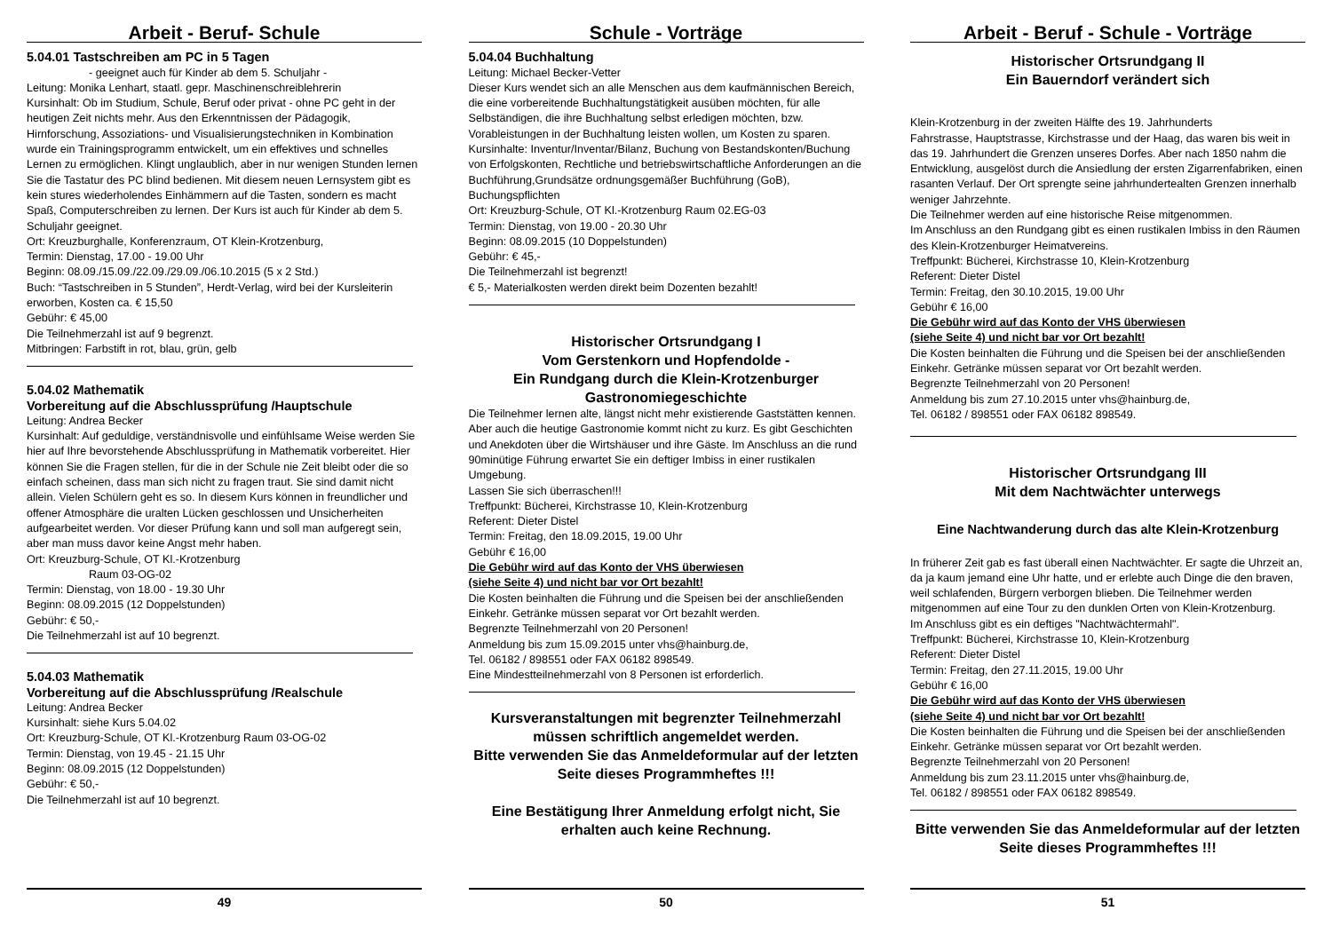Arbeit - Beruf- Schule
5.04.01 Tastschreiben am PC in 5 Tagen
- geeignet auch für Kinder ab dem 5. Schuljahr -
Leitung: Monika Lenhart, staatl. gepr. Maschinenschreiblehrerin
Kursinhalt: Ob im Studium, Schule, Beruf oder privat - ohne PC geht in der heutigen Zeit nichts mehr. Aus den Erkenntnissen der Pädagogik, Hirnforschung, Assoziations- und Visualisierungstechniken in Kombination wurde ein Trainingsprogramm entwickelt, um ein effektives und schnelles Lernen zu ermöglichen. Klingt unglaublich, aber in nur wenigen Stunden lernen Sie die Tastatur des PC blind bedienen. Mit diesem neuen Lernsystem gibt es kein stures wiederholendes Einhämmern auf die Tasten, sondern es macht Spaß, Computerschreiben zu lernen. Der Kurs ist auch für Kinder ab dem 5. Schuljahr geeignet.
Ort: Kreuzburghalle, Konferenzraum, OT Klein-Krotzenburg,
Termin: Dienstag, 17.00 - 19.00 Uhr
Beginn: 08.09./15.09./22.09./29.09./06.10.2015 (5 x 2 Std.)
Buch: “Tastschreiben in 5 Stunden”, Herdt-Verlag, wird bei der Kursleiterin erworben, Kosten ca. € 15,50
Gebühr: € 45,00
Die Teilnehmerzahl ist auf 9 begrenzt.
Mitbringen: Farbstift in rot, blau, grün, gelb
5.04.02 Mathematik
Vorbereitung auf die Abschlussprüfung /Hauptschule
Leitung: Andrea Becker
Kursinhalt: Auf geduldige, verständnisvolle und einfühlsame Weise werden Sie hier auf Ihre bevorstehende Abschlussprüfung in Mathematik vorbereitet. Hier können Sie die Fragen stellen, für die in der Schule nie Zeit bleibt oder die so einfach scheinen, dass man sich nicht zu fragen traut. Sie sind damit nicht allein. Vielen Schülern geht es so. In diesem Kurs können in freundlicher und offener Atmosphäre die uralten Lücken geschlossen und Unsicherheiten aufgearbeitet werden. Vor dieser Prüfung kann und soll man aufgeregt sein, aber man muss davor keine Angst mehr haben.
Ort: Kreuzburg-Schule, OT Kl.-Krotzenburg
Raum 03-OG-02
Termin: Dienstag, von 18.00 - 19.30 Uhr
Beginn: 08.09.2015 (12 Doppelstunden)
Gebühr: € 50,-
Die Teilnehmerzahl ist auf 10 begrenzt.
5.04.03 Mathematik
Vorbereitung auf die Abschlussprüfung /Realschule
Leitung: Andrea Becker
Kursinhalt: siehe Kurs 5.04.02
Ort: Kreuzburg-Schule, OT Kl.-Krotzenburg Raum 03-OG-02
Termin: Dienstag, von 19.45 - 21.15 Uhr
Beginn: 08.09.2015 (12 Doppelstunden)
Gebühr: € 50,-
Die Teilnehmerzahl ist auf 10 begrenzt.
49
Schule - Vorträge
5.04.04 Buchhaltung
Leitung: Michael Becker-Vetter
Dieser Kurs wendet sich an alle Menschen aus dem kaufmännischen Bereich, die eine vorbereitende Buchhaltungstätigkeit ausüben möchten, für alle Selbständigen, die ihre Buchhaltung selbst erledigen möchten, bzw. Vorableistungen in der Buchhaltung leisten wollen, um Kosten zu sparen. Kursinhalte: Inventur/Inventar/Bilanz, Buchung von Bestandskonten/Buchung von Erfolgskonten, Rechtliche und betriebswirtschaftliche Anforderungen an die Buchführung,Grundsätze ordnungsgemäßer Buchführung (GoB), Buchungspflichten
Ort: Kreuzburg-Schule, OT Kl.-Krotzenburg Raum 02.EG-03
Termin: Dienstag, von 19.00 - 20.30 Uhr
Beginn: 08.09.2015 (10 Doppelstunden)
Gebühr: € 45,-
Die Teilnehmerzahl ist begrenzt!
€ 5,- Materialkosten werden direkt beim Dozenten bezahlt!
Historischer Ortsrundgang I
Vom Gerstenkorn und Hopfendolde -
Ein Rundgang durch die Klein-Krotzenburger Gastronomiegeschichte
Die Teilnehmer lernen alte, längst nicht mehr existierende Gaststätten kennen. Aber auch die heutige Gastronomie kommt nicht zu kurz. Es gibt Geschichten und Anekdoten über die Wirtshäuser und ihre Gäste. Im Anschluss an die rund 90minütige Führung erwartet Sie ein deftiger Imbiss in einer rustikalen Umgebung.
Lassen Sie sich überraschen!!!
Treffpunkt: Bücherei, Kirchstrasse 10, Klein-Krotzenburg
Referent: Dieter Distel
Termin: Freitag, den 18.09.2015, 19.00 Uhr
Gebühr € 16,00
Die Gebühr wird auf das Konto der VHS überwiesen
(siehe Seite 4) und nicht bar vor Ort bezahlt!
Die Kosten beinhalten die Führung und die Speisen bei der anschließenden Einkehr. Getränke müssen separat vor Ort bezahlt werden.
Begrenzte Teilnehmerzahl von 20 Personen!
Anmeldung bis zum 15.09.2015 unter vhs@hainburg.de,
Tel. 06182 / 898551 oder FAX 06182 898549.
Eine Mindestteilnehmerzahl von 8 Personen ist erforderlich.
Kursveranstaltungen mit begrenzter Teilnehmerzahl müssen schriftlich angemeldet werden.
Bitte verwenden Sie das Anmeldeformular auf der letzten Seite dieses Programmheftes !!!
Eine Bestätigung Ihrer Anmeldung erfolgt nicht, Sie erhalten auch keine Rechnung.
50
Arbeit - Beruf - Schule - Vorträge
Historischer Ortsrundgang II
Ein Bauerndorf verändert sich
Klein-Krotzenburg in der zweiten Hälfte des 19. Jahrhunderts
Fahrstrasse, Hauptstrasse, Kirchstrasse und der Haag, das waren bis weit in das 19. Jahrhundert die Grenzen unseres Dorfes. Aber nach 1850 nahm die Entwicklung, ausgelöst durch die Ansiedlung der ersten Zigarrenfabriken, einen rasanten Verlauf. Der Ort sprengte seine jahrhundertealten Grenzen innerhalb weniger Jahrzehnte.
Die Teilnehmer werden auf eine historische Reise mitgenommen.
Im Anschluss an den Rundgang gibt es einen rustikalen Imbiss in den Räumen des Klein-Krotzenburger Heimatvereins.
Treffpunkt: Bücherei, Kirchstrasse 10, Klein-Krotzenburg
Referent: Dieter Distel
Termin: Freitag, den 30.10.2015, 19.00 Uhr
Gebühr € 16,00
Die Gebühr wird auf das Konto der VHS überwiesen
(siehe Seite 4) und nicht bar vor Ort bezahlt!
Die Kosten beinhalten die Führung und die Speisen bei der anschließenden Einkehr. Getränke müssen separat vor Ort bezahlt werden.
Begrenzte Teilnehmerzahl von 20 Personen!
Anmeldung bis zum 27.10.2015 unter vhs@hainburg.de,
Tel. 06182 / 898551 oder FAX 06182 898549.
Historischer Ortsrundgang III
Mit dem Nachtwächter unterwegs
Eine Nachtwanderung durch das alte Klein-Krotzenburg
In früherer Zeit gab es fast überall einen Nachtwächter. Er sagte die Uhrzeit an, da ja kaum jemand eine Uhr hatte, und er erlebte auch Dinge die den braven, weil schlafenden, Bürgern verborgen blieben. Die Teilnehmer werden mitgenommen auf eine Tour zu den dunklen Orten von Klein-Krotzenburg.
Im Anschluss gibt es ein deftiges "Nachtwächtermahl".
Treffpunkt: Bücherei, Kirchstrasse 10, Klein-Krotzenburg
Referent: Dieter Distel
Termin: Freitag, den 27.11.2015, 19.00 Uhr
Gebühr € 16,00
Die Gebühr wird auf das Konto der VHS überwiesen
(siehe Seite 4) und nicht bar vor Ort bezahlt!
Die Kosten beinhalten die Führung und die Speisen bei der anschließenden Einkehr. Getränke müssen separat vor Ort bezahlt werden.
Begrenzte Teilnehmerzahl von 20 Personen!
Anmeldung bis zum 23.11.2015 unter vhs@hainburg.de,
Tel. 06182 / 898551 oder FAX 06182 898549.
Bitte verwenden Sie das Anmeldeformular auf der letzten Seite dieses Programmheftes !!!
51